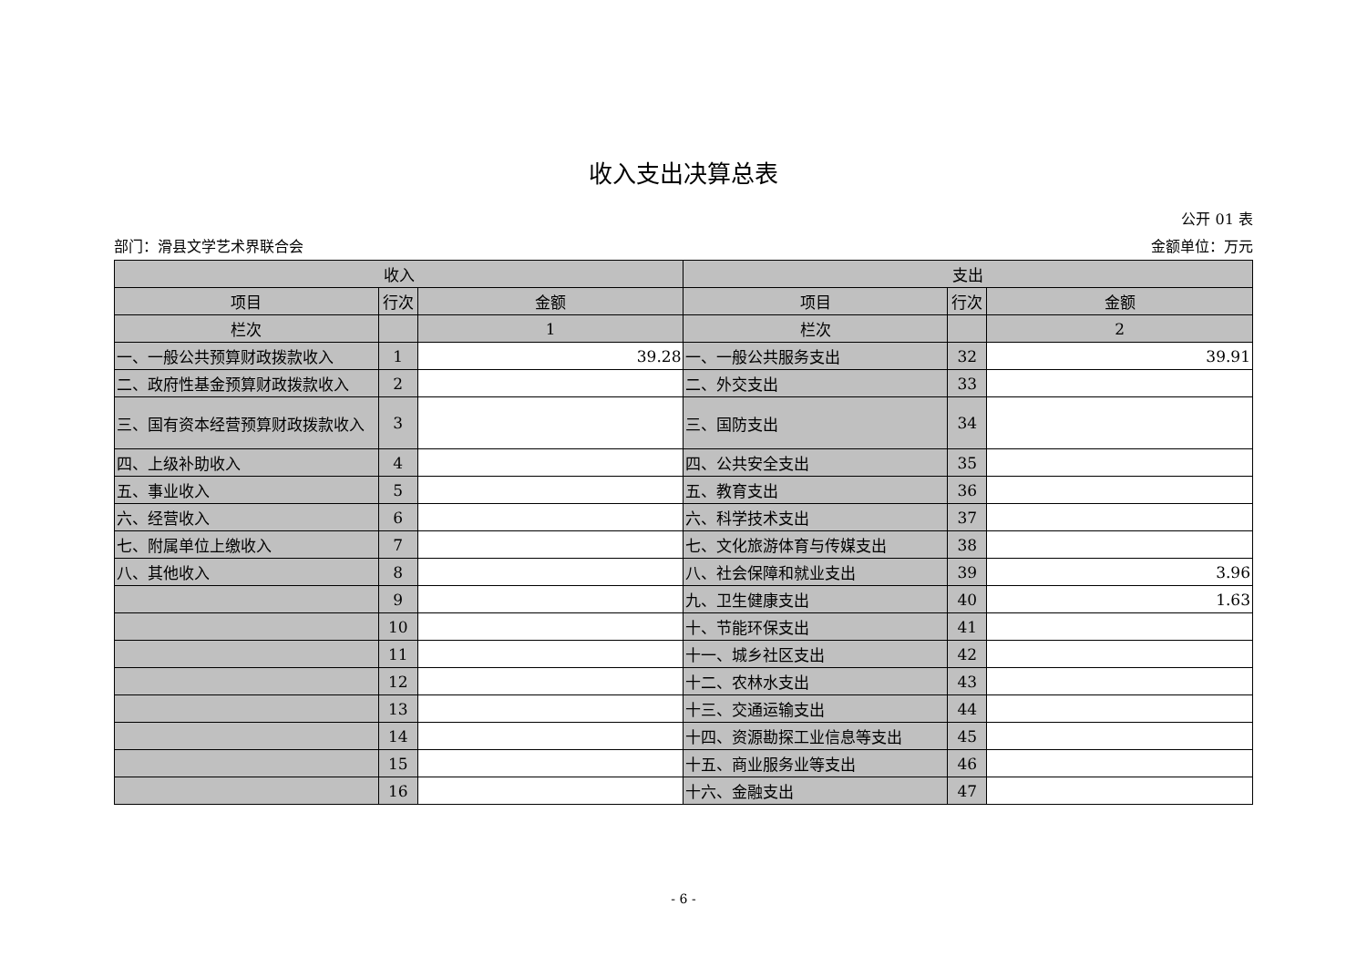收入支出决算总表
公开 01 表
部门：滑县文学艺术界联合会 金额单位：万元
| 收入 | | | 支出 | | |
| --- | --- | --- | --- | --- | --- |
| 项目 | 行次 | 金额 | 项目 | 行次 | 金额 |
| 栏次 | | 1 | 栏次 | | 2 |
| 一、一般公共预算财政拨款收入 | 1 | 39.28 | 一、一般公共服务支出 | 32 | 39.91 |
| 二、政府性基金预算财政拨款收入 | 2 | | 二、外交支出 | 33 | |
| 三、国有资本经营预算财政拨款收入 | 3 | | 三、国防支出 | 34 | |
| 四、上级补助收入 | 4 | | 四、公共安全支出 | 35 | |
| 五、事业收入 | 5 | | 五、教育支出 | 36 | |
| 六、经营收入 | 6 | | 六、科学技术支出 | 37 | |
| 七、附属单位上缴收入 | 7 | | 七、文化旅游体育与传媒支出 | 38 | |
| 八、其他收入 | 8 | | 八、社会保障和就业支出 | 39 | 3.96 |
| | 9 | | 九、卫生健康支出 | 40 | 1.63 |
| | 10 | | 十、节能环保支出 | 41 | |
| | 11 | | 十一、城乡社区支出 | 42 | |
| | 12 | | 十二、农林水支出 | 43 | |
| | 13 | | 十三、交通运输支出 | 44 | |
| | 14 | | 十四、资源勘探工业信息等支出 | 45 | |
| | 15 | | 十五、商业服务业等支出 | 46 | |
| | 16 | | 十六、金融支出 | 47 | |
- 6 -